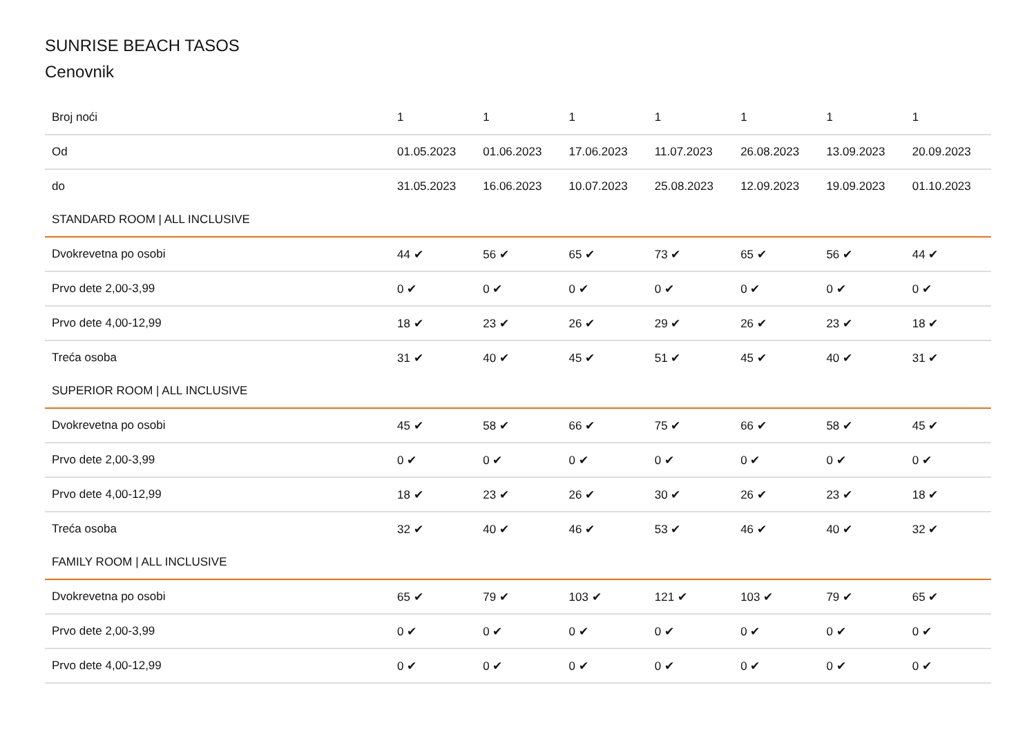SUNRISE BEACH TASOS
Cenovnik
| Broj noći | 1 | 1 | 1 | 1 | 1 | 1 | 1 |
| --- | --- | --- | --- | --- | --- | --- | --- |
| Od | 01.05.2023 | 01.06.2023 | 17.06.2023 | 11.07.2023 | 26.08.2023 | 13.09.2023 | 20.09.2023 |
| do | 31.05.2023 | 16.06.2023 | 10.07.2023 | 25.08.2023 | 12.09.2023 | 19.09.2023 | 01.10.2023 |
| STANDARD ROOM / ALL INCLUSIVE | | | | | | | |
| Dvokrevetna po osobi | 44 ✔ | 56 ✔ | 65 ✔ | 73 ✔ | 65 ✔ | 56 ✔ | 44 ✔ |
| Prvo dete 2,00-3,99 | 0 ✔ | 0 ✔ | 0 ✔ | 0 ✔ | 0 ✔ | 0 ✔ | 0 ✔ |
| Prvo dete 4,00-12,99 | 18 ✔ | 23 ✔ | 26 ✔ | 29 ✔ | 26 ✔ | 23 ✔ | 18 ✔ |
| Treća osoba | 31 ✔ | 40 ✔ | 45 ✔ | 51 ✔ | 45 ✔ | 40 ✔ | 31 ✔ |
| SUPERIOR ROOM / ALL INCLUSIVE | | | | | | | |
| Dvokrevetna po osobi | 45 ✔ | 58 ✔ | 66 ✔ | 75 ✔ | 66 ✔ | 58 ✔ | 45 ✔ |
| Prvo dete 2,00-3,99 | 0 ✔ | 0 ✔ | 0 ✔ | 0 ✔ | 0 ✔ | 0 ✔ | 0 ✔ |
| Prvo dete 4,00-12,99 | 18 ✔ | 23 ✔ | 26 ✔ | 30 ✔ | 26 ✔ | 23 ✔ | 18 ✔ |
| Treća osoba | 32 ✔ | 40 ✔ | 46 ✔ | 53 ✔ | 46 ✔ | 40 ✔ | 32 ✔ |
| FAMILY ROOM / ALL INCLUSIVE | | | | | | | |
| Dvokrevetna po osobi | 65 ✔ | 79 ✔ | 103 ✔ | 121 ✔ | 103 ✔ | 79 ✔ | 65 ✔ |
| Prvo dete 2,00-3,99 | 0 ✔ | 0 ✔ | 0 ✔ | 0 ✔ | 0 ✔ | 0 ✔ | 0 ✔ |
| Prvo dete 4,00-12,99 | 0 ✔ | 0 ✔ | 0 ✔ | 0 ✔ | 0 ✔ | 0 ✔ | 0 ✔ |